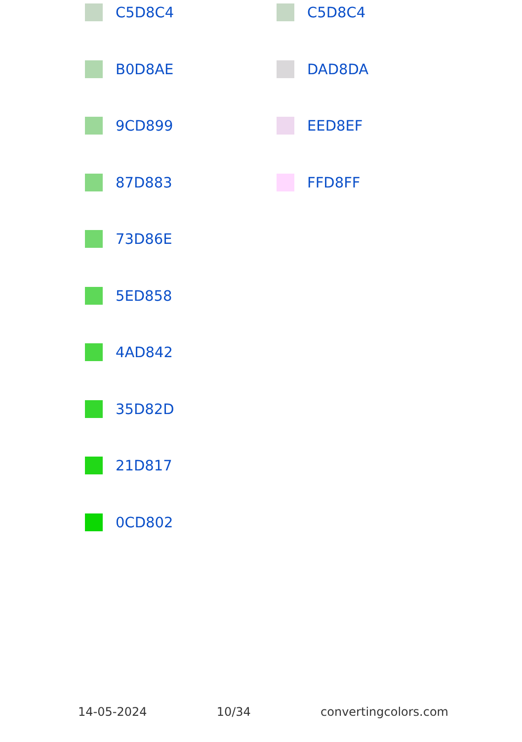C5D8C4
B0D8AE
9CD899
87D883
73D86E
5ED858
4AD842
35D82D
21D817
0CD802
C5D8C4
DAD8DA
EED8EF
FFD8FF
14-05-2024 10/34 convertingcolors.com